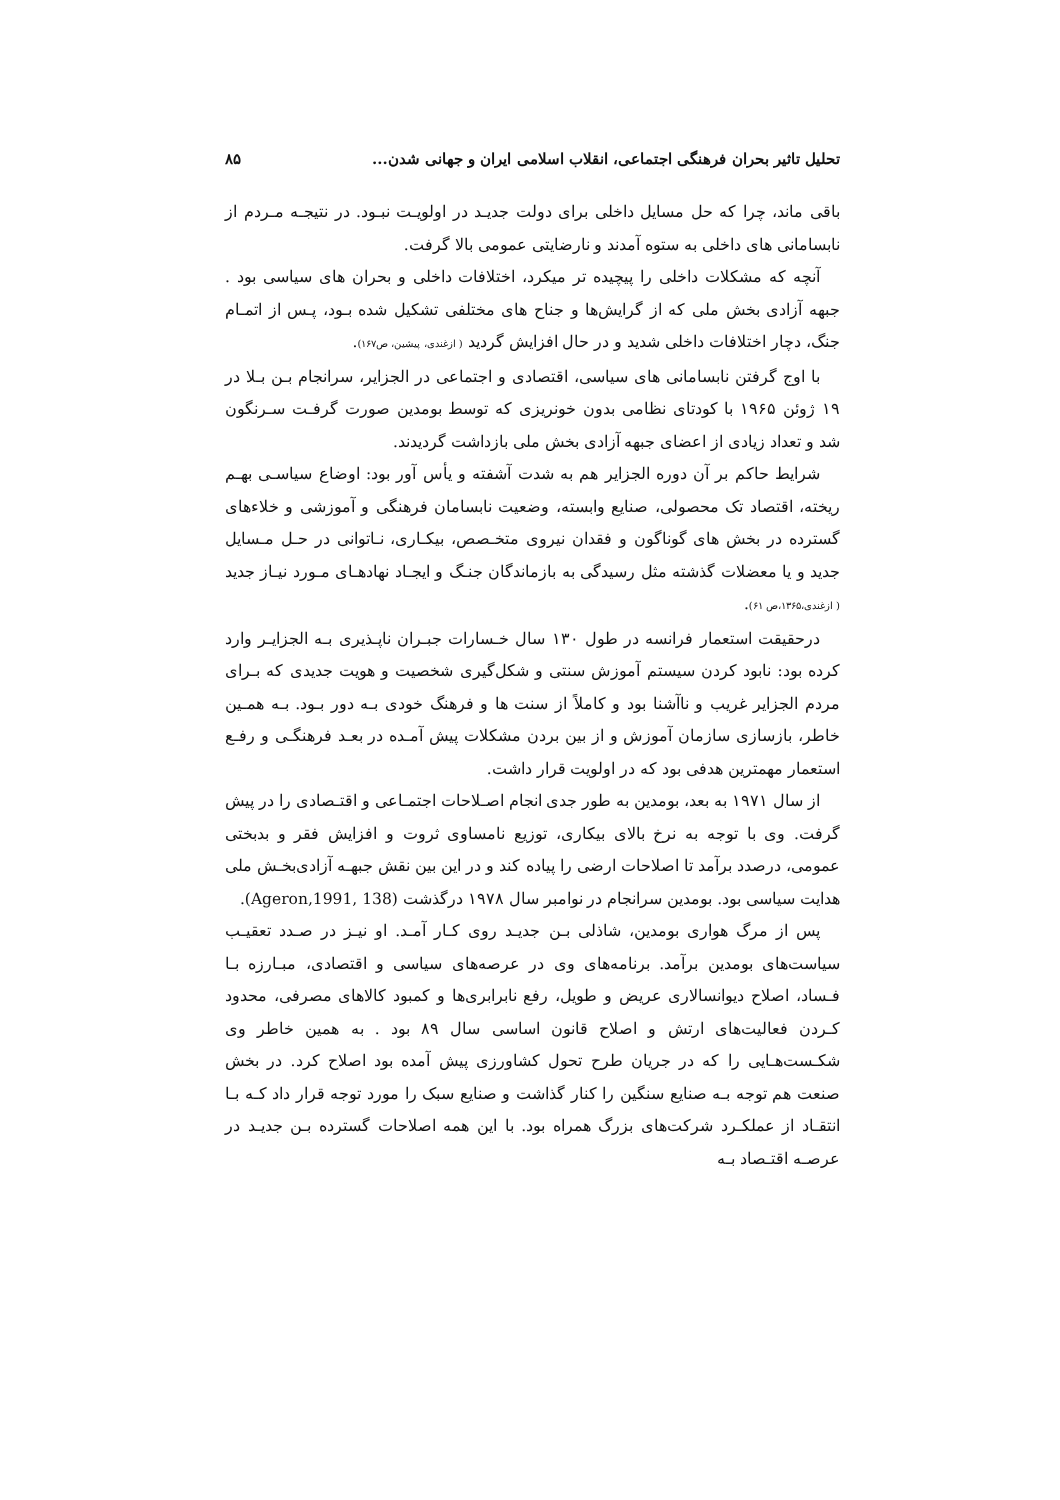تحلیل تاثیر بحران فرهنگی اجتماعی، انقلاب اسلامی ایران و جهانی شدن... ۸۵
باقی ماند، چرا که حل مسایل داخلی برای دولت جدیـد در اولویـت نبـود. در نتیجـه مـردم از نابسامانی های داخلی به ستوه آمدند و نارضایتی عمومی بالا گرفت.
آنچه که مشکلات داخلی را پیچیده تر میکرد، اختلافات داخلی و بحران های سیاسی بود . جبهه آزادی بخش ملی که از گرایش‌ها و جناح های مختلفی تشکیل شده بـود، پـس از اتمـام جنگ، دچار اختلافات داخلی شدید و در حال افزایش گردید ( ازغندی، پیشین، ص۱۶۷).
با اوج گرفتن نابسامانی های سیاسی، اقتصادی و اجتماعی در الجزایر، سرانجام بـن بـلا در ۱۹ ژوئن ۱۹۶۵ با کودتای نظامی بدون خونریزی که توسط بومدین صورت گرفـت سـرنگون شد و تعداد زیادی از اعضای جبهه آزادی بخش ملی بازداشت گردیدند.
شرایط حاکم بر آن دوره الجزایر هم به شدت آشفته و یأس آور بود: اوضاع سیاسـی بهـم ریخته، اقتصاد تک محصولی، صنایع وابسته، وضعیت نابسامان فرهنگی و آموزشی و خلاءهای گسترده در بخش های گوناگون و فقدان نیروی متخـصص، بیکـاری، نـاتوانی در حـل مـسایل جدید و یا معضلات گذشته مثل رسیدگی به بازماندگان جنـگ و ایجـاد نهادهـای مـورد نیـاز جدید ( ازغندی،۱۳۶۵،ص ۶۱).
درحقیقت استعمار فرانسه در طول ۱۳۰ سال خـسارات جبـران ناپـذیری بـه الجزایـر وارد کرده بود: نابود کردن سیستم آموزش سنتی و شکل‌گیری شخصیت و هویت جدیدی که بـرای مردم الجزایر غریب و ناآشنا بود و کاملاً از سنت ها و فرهنگ خودی بـه دور بـود. بـه همـین خاطر، بازسازی سازمان آموزش و از بین بردن مشکلات پیش آمـده در بعـد فرهنگـی و رفـع استعمار مهمترین هدفی بود که در اولویت قرار داشت.
از سال ۱۹۷۱ به بعد، بومدین به طور جدی انجام اصـلاحات اجتمـاعی و اقتـصادی را در پیش گرفت. وی با توجه به نرخ بالای بیکاری، توزیع نامساوی ثروت و افزایش فقر و بدبختی عمومی، درصدد برآمد تا اصلاحات ارضی را پیاده کند و در این بین نقش جبهـه آزادی‌بخـش ملی هدایت سیاسی بود. بومدین سرانجام در نوامبر سال ۱۹۷۸ درگذشت (Ageron,1991, 138).
پس از مرگ هواری بومدین، شاذلی بـن جدیـد روی کـار آمـد. او نیـز در صـدد تعقیـب سیاست‌های بومدین برآمد. برنامه‌های وی در عرصه‌های سیاسی و اقتصادی، مبـارزه بـا فـساد، اصلاح دیوانسالاری عریض و طویل، رفع نابرابری‌ها و کمبود کالاهای مصرفی، محدود کـردن فعالیت‌های ارتش و اصلاح قانون اساسی سال ۸۹ بود . به همین خاطر وی شکـست‌هـایی را که در جریان طرح تحول کشاورزی پیش آمده بود اصلاح کرد. در بخش صنعت هم توجه بـه صنایع سنگین را کنار گذاشت و صنایع سبک را مورد توجه قرار داد کـه بـا انتقـاد از عملکـرد شرکت‌های بزرگ همراه بود. با این همه اصلاحات گسترده بـن جدیـد در عرصـه اقتـصاد بـه